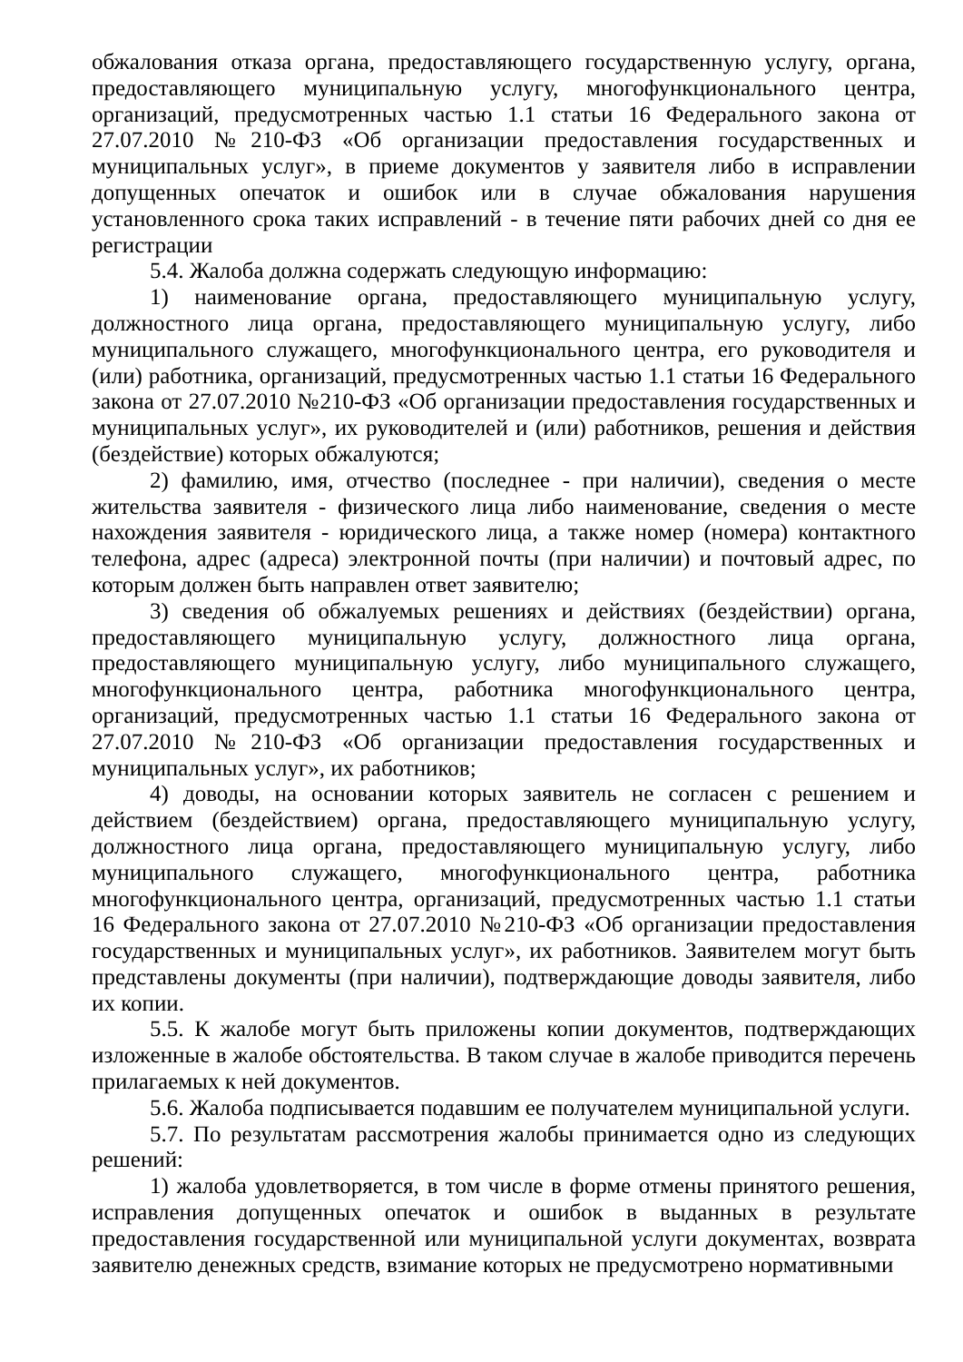обжалования отказа органа, предоставляющего государственную услугу, органа, предоставляющего муниципальную услугу, многофункционального центра, организаций, предусмотренных частью 1.1 статьи 16 Федерального закона от 27.07.2010 №210-ФЗ «Об организации предоставления государственных и муниципальных услуг», в приеме документов у заявителя либо в исправлении допущенных опечаток и ошибок или в случае обжалования нарушения установленного срока таких исправлений - в течение пяти рабочих дней со дня ее регистрации
5.4. Жалоба должна содержать следующую информацию:
1) наименование органа, предоставляющего муниципальную услугу, должностного лица органа, предоставляющего муниципальную услугу, либо муниципального служащего, многофункционального центра, его руководителя и (или) работника, организаций, предусмотренных частью 1.1 статьи 16 Федерального закона от 27.07.2010 №210-ФЗ «Об организации предоставления государственных и муниципальных услуг», их руководителей и (или) работников, решения и действия (бездействие) которых обжалуются;
2) фамилию, имя, отчество (последнее - при наличии), сведения о месте жительства заявителя - физического лица либо наименование, сведения о месте нахождения заявителя - юридического лица, а также номер (номера) контактного телефона, адрес (адреса) электронной почты (при наличии) и почтовый адрес, по которым должен быть направлен ответ заявителю;
3) сведения об обжалуемых решениях и действиях (бездействии) органа, предоставляющего муниципальную услугу, должностного лица органа, предоставляющего муниципальную услугу, либо муниципального служащего, многофункционального центра, работника многофункционального центра, организаций, предусмотренных частью 1.1 статьи 16 Федерального закона от 27.07.2010 №210-ФЗ «Об организации предоставления государственных и муниципальных услуг», их работников;
4) доводы, на основании которых заявитель не согласен с решением и действием (бездействием) органа, предоставляющего муниципальную услугу, должностного лица органа, предоставляющего муниципальную услугу, либо муниципального служащего, многофункционального центра, работника многофункционального центра, организаций, предусмотренных частью 1.1 статьи 16 Федерального закона от 27.07.2010 №210-ФЗ «Об организации предоставления государственных и муниципальных услуг», их работников. Заявителем могут быть представлены документы (при наличии), подтверждающие доводы заявителя, либо их копии.
5.5. К жалобе могут быть приложены копии документов, подтверждающих изложенные в жалобе обстоятельства. В таком случае в жалобе приводится перечень прилагаемых к ней документов.
5.6. Жалоба подписывается подавшим ее получателем муниципальной услуги.
5.7. По результатам рассмотрения жалобы принимается одно из следующих решений:
1) жалоба удовлетворяется, в том числе в форме отмены принятого решения, исправления допущенных опечаток и ошибок в выданных в результате предоставления государственной или муниципальной услуги документах, возврата заявителю денежных средств, взимание которых не предусмотрено нормативными